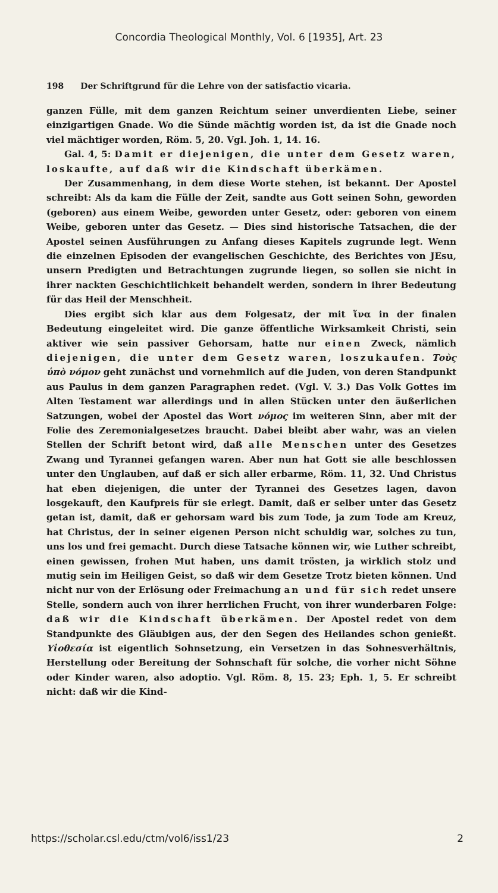Concordia Theological Monthly, Vol. 6 [1935], Art. 23
198 Der Schriftgrund für die Lehre von der satisfactio vicaria.
ganzen Fülle, mit dem ganzen Reichtum seiner unverdienten Liebe, seiner einzigartigen Gnade. Wo die Sünde mächtig worden ist, da ist die Gnade noch viel mächtiger worden, Röm. 5, 20. Vgl. Joh. 1, 14. 16.
Gal. 4, 5: Damit er diejenigen, die unter dem Gesetz waren, loskaufte, auf daß wir die Kindschaft überkämen.
Der Zusammenhang, in dem diese Worte stehen, ist bekannt. Der Apostel schreibt: Als da kam die Fülle der Zeit, sandte aus Gott seinen Sohn, geworden (geboren) aus einem Weibe, geworden unter Gesetz, oder: geboren von einem Weibe, geboren unter das Gesetz. — Dies sind historische Tatsachen, die der Apostel seinen Ausführungen zu Anfang dieses Kapitels zugrunde legt. Wenn die einzelnen Episoden der evangelischen Geschichte, des Berichtes von JEsu, unsern Predigten und Betrachtungen zugrunde liegen, so sollen sie nicht in ihrer nackten Geschichtlichkeit behandelt werden, sondern in ihrer Bedeutung für das Heil der Menschheit.
Dies ergibt sich klar aus dem Folgesatz, der mit ἵνα in der finalen Bedeutung eingeleitet wird. Die ganze öffentliche Wirksamkeit Christi, sein aktiver wie sein passiver Gehorsam, hatte nur einen Zweck, nämlich diejenigen, die unter dem Gesetz waren, loszukaufen. Τοὺς ὑπὸ νόμον geht zunächst und vornehmlich auf die Juden, von deren Standpunkt aus Paulus in dem ganzen Paragraphen redet. (Vgl. V. 3.) Das Volk Gottes im Alten Testament war allerdings und in allen Stücken unter den äußerlichen Satzungen, wobei der Apostel das Wort νόμος im weiteren Sinn, aber mit der Folie des Zeremonialgesetzes braucht. Dabei bleibt aber wahr, was an vielen Stellen der Schrift betont wird, daß alle Menschen unter des Gesetzes Zwang und Tyrannei gefangen waren. Aber nun hat Gott sie alle beschlossen unter den Unglauben, auf daß er sich aller erbarme, Röm. 11, 32. Und Christus hat eben diejenigen, die unter der Tyrannei des Gesetzes lagen, davon losgekauft, den Kaufpreis für sie erlegt. Damit, daß er selber unter das Gesetz getan ist, damit, daß er gehorsam ward bis zum Tode, ja zum Tode am Kreuz, hat Christus, der in seiner eigenen Person nicht schuldig war, solches zu tun, uns los und frei gemacht. Durch diese Tatsache können wir, wie Luther schreibt, einen gewissen, frohen Mut haben, uns damit trösten, ja wirklich stolz und mutig sein im Heiligen Geist, so daß wir dem Gesetze Trotz bieten können. Und nicht nur von der Erlösung oder Freimachung an und für sich redet unsere Stelle, sondern auch von ihrer herrlichen Frucht, von ihrer wunderbaren Folge: daß wir die Kindschaft überkämen. Der Apostel redet von dem Standpunkte des Gläubigen aus, der den Segen des Heilandes schon genießt. Υἱοθεσία ist eigentlich Sohnsetzung, ein Versetzen in das Sohnesverhältnis, Herstellung oder Bereitung der Sohnschaft für solche, die vorher nicht Söhne oder Kinder waren, also adoptio. Vgl. Röm. 8, 15. 23; Eph. 1, 5. Er schreibt nicht: daß wir die Kind-
https://scholar.csl.edu/ctm/vol6/iss1/23 2